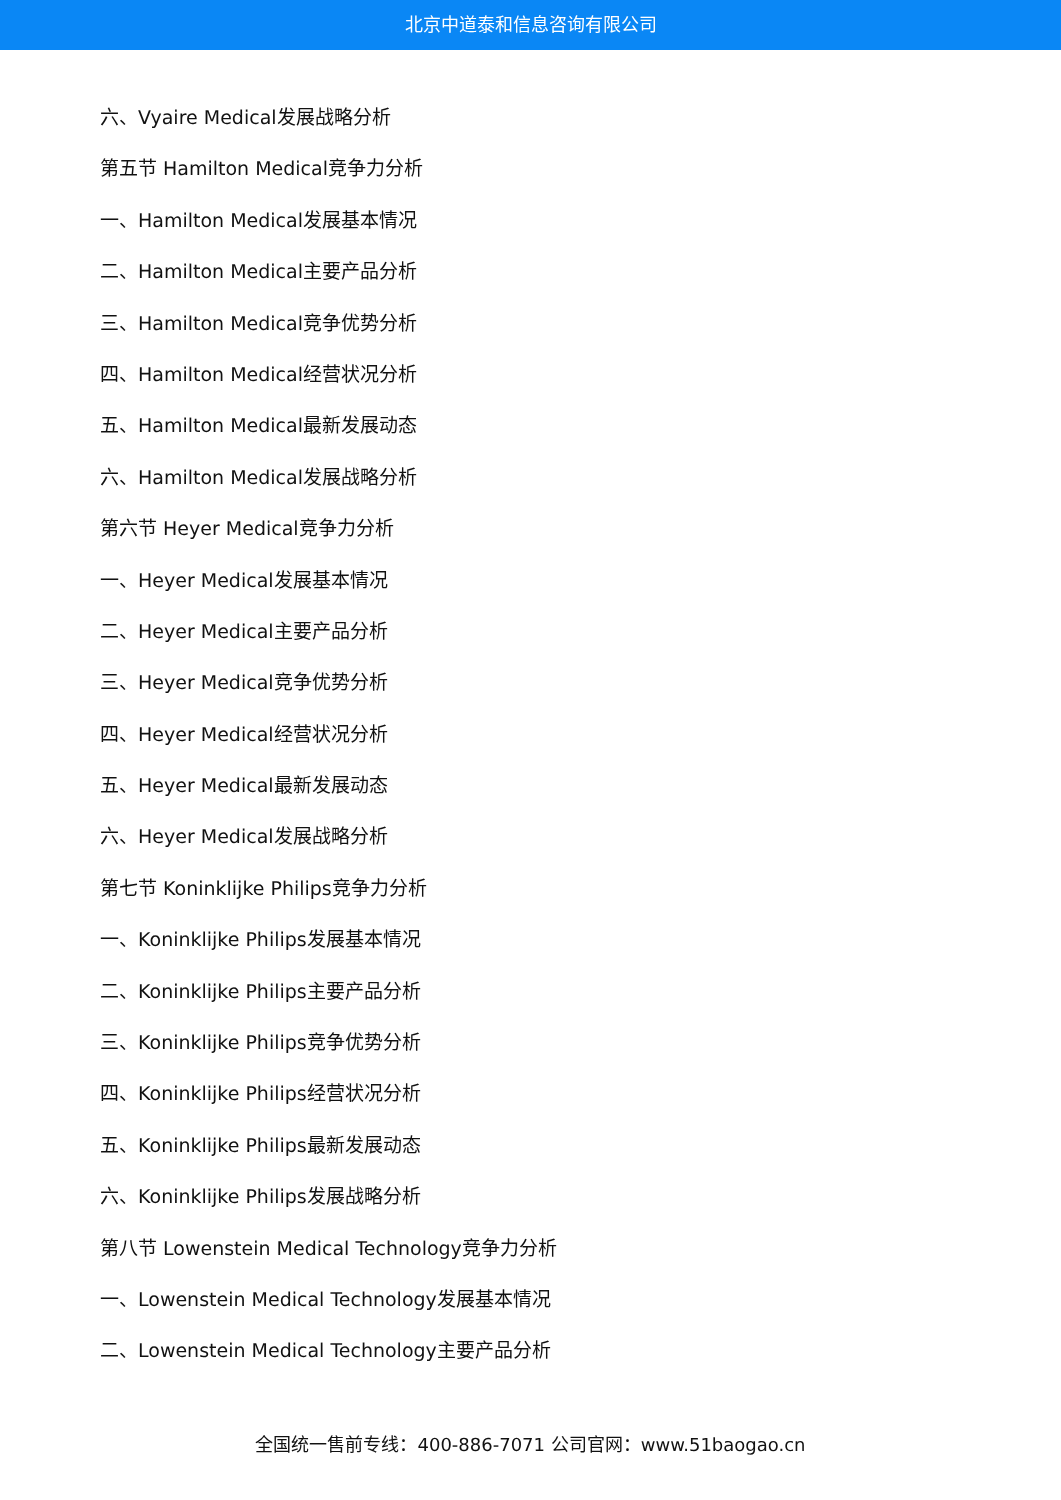北京中道泰和信息咨询有限公司
六、Vyaire Medical发展战略分析
第五节 Hamilton Medical竞争力分析
一、Hamilton Medical发展基本情况
二、Hamilton Medical主要产品分析
三、Hamilton Medical竞争优势分析
四、Hamilton Medical经营状况分析
五、Hamilton Medical最新发展动态
六、Hamilton Medical发展战略分析
第六节 Heyer Medical竞争力分析
一、Heyer Medical发展基本情况
二、Heyer Medical主要产品分析
三、Heyer Medical竞争优势分析
四、Heyer Medical经营状况分析
五、Heyer Medical最新发展动态
六、Heyer Medical发展战略分析
第七节 Koninklijke Philips竞争力分析
一、Koninklijke Philips发展基本情况
二、Koninklijke Philips主要产品分析
三、Koninklijke Philips竞争优势分析
四、Koninklijke Philips经营状况分析
五、Koninklijke Philips最新发展动态
六、Koninklijke Philips发展战略分析
第八节 Lowenstein Medical Technology竞争力分析
一、Lowenstein Medical Technology发展基本情况
二、Lowenstein Medical Technology主要产品分析
全国统一售前专线：400-886-7071 公司官网：www.51baogao.cn